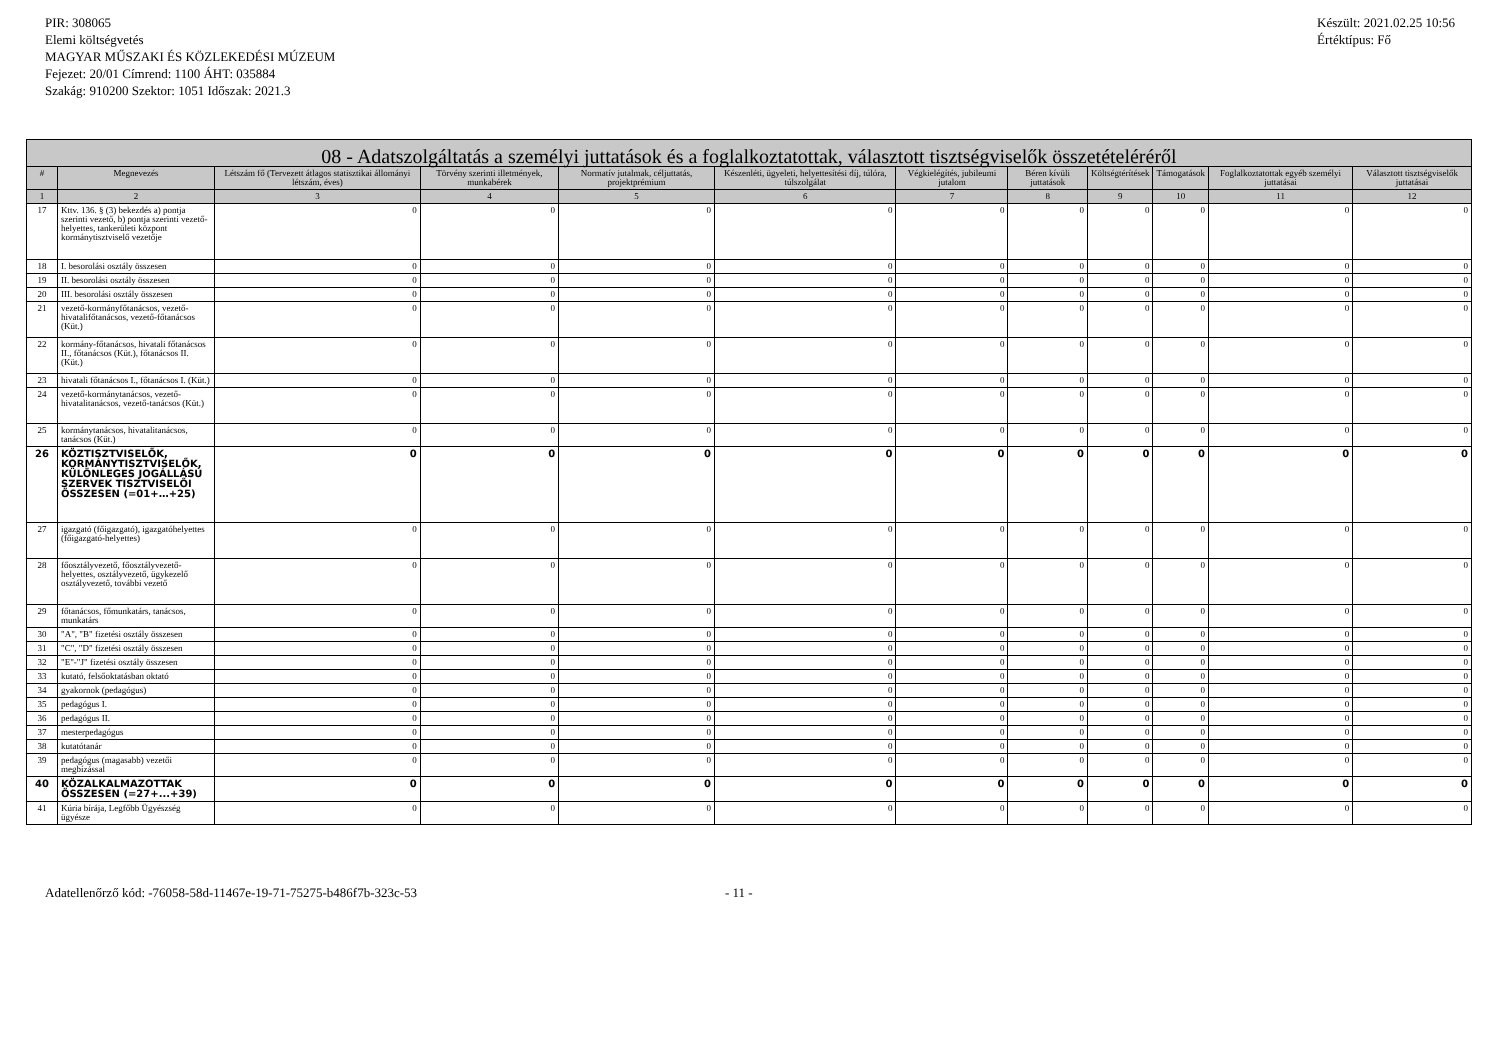PIR: 308065
Elemi költségvetés
MAGYAR MŰSZAKI ÉS KÖZLEKEDÉSI MÚZEUM
Fejezet: 20/01 Címrend: 1100 ÁHT: 035884
Szakág: 910200 Szektor: 1051 Időszak: 2021.3
Készült: 2021.02.25 10:56
Értéktípus: Fő
| 08 - Adatszolgáltatás a személyi juttatások és a foglalkoztatottak, választott tisztségviselők összetételéréről | | | | | | | | | | | |
| --- | --- | --- | --- | --- | --- | --- | --- | --- | --- | --- | --- |
| # | Megnevezés | Létszám fő (Tervezett átlagos statisztikai állományi létszám, éves) | Törvény szerinti illetmények, munkabérek | Normatív jutalmak, céljuttatás, projektprémium | Készenléti, ügyeleti, helyettesítési díj, túlóra, túlszolgálat | Végkielégítés, jubileumi jutalom | Béren kívüli juttatások | Költségtérítések | Támogatások | Foglalkoztatottak egyéb személyi juttatásai | Választott tisztségviselők juttatásai |
| 1 | 2 | 3 | 4 | 5 | 6 | 7 | 8 | 9 | 10 | 11 | 12 |
| 17 | Kttv. 136. § (3) bekezdés a) pontja szerinti vezető, b) pontja szerinti vezető-helyettes, tankerületi központ kormánytisztviselő vezetője | 0 | 0 | 0 | 0 | 0 | 0 | 0 | 0 | 0 | 0 |
| 18 | I. besorolási osztály összesen | 0 | 0 | 0 | 0 | 0 | 0 | 0 | 0 | 0 | 0 |
| 19 | II. besorolási osztály összesen | 0 | 0 | 0 | 0 | 0 | 0 | 0 | 0 | 0 | 0 |
| 20 | III. besorolási osztály összesen | 0 | 0 | 0 | 0 | 0 | 0 | 0 | 0 | 0 | 0 |
| 21 | vezető-kormányfőtanácsos, vezető-hivatalifőtanácsos, vezető-főtanácsos (Küt.) | 0 | 0 | 0 | 0 | 0 | 0 | 0 | 0 | 0 | 0 |
| 22 | kormány-főtanácsos, hivatali főtanácsos II., főtanácsos (Küt.), főtanácsos II. (Küt.) | 0 | 0 | 0 | 0 | 0 | 0 | 0 | 0 | 0 | 0 |
| 23 | hivatali főtanácsos I., főtanácsos I. (Küt.) | 0 | 0 | 0 | 0 | 0 | 0 | 0 | 0 | 0 | 0 |
| 24 | vezető-kormánytanácsos, vezető-hivatalitanácsos, vezető-tanácsos (Küt.) | 0 | 0 | 0 | 0 | 0 | 0 | 0 | 0 | 0 | 0 |
| 25 | kormánytanácsos, hivatalitanácsos, tanácsos (Küt.) | 0 | 0 | 0 | 0 | 0 | 0 | 0 | 0 | 0 | 0 |
| 26 | KÖZTISZTVISELŐK, KORMÁNYTISZTVISELŐK, KÜLÖNLEGES JOGÁLLÁSÚ SZERVEK TISZTVISELŐI ÖSSZESEN (=01+…+25) | 0 | 0 | 0 | 0 | 0 | 0 | 0 | 0 | 0 | 0 |
| 27 | igazgató (főigazgató), igazgatóhelyettes (főigazgató-helyettes) | 0 | 0 | 0 | 0 | 0 | 0 | 0 | 0 | 0 | 0 |
| 28 | főosztályvezető, főosztályvezető-helyettes, osztályvezető, ügykezelő osztályvezető, további vezető | 0 | 0 | 0 | 0 | 0 | 0 | 0 | 0 | 0 | 0 |
| 29 | főtanácsos, főmunkatárs, tanácsos, munkatárs | 0 | 0 | 0 | 0 | 0 | 0 | 0 | 0 | 0 | 0 |
| 30 | "A", "B" fizetési osztály összesen | 0 | 0 | 0 | 0 | 0 | 0 | 0 | 0 | 0 | 0 |
| 31 | "C", "D" fizetési osztály összesen | 0 | 0 | 0 | 0 | 0 | 0 | 0 | 0 | 0 | 0 |
| 32 | "E"-"J" fizetési osztály összesen | 0 | 0 | 0 | 0 | 0 | 0 | 0 | 0 | 0 | 0 |
| 33 | kutató, felsőoktatásban oktató | 0 | 0 | 0 | 0 | 0 | 0 | 0 | 0 | 0 | 0 |
| 34 | gyakornok (pedagógus) | 0 | 0 | 0 | 0 | 0 | 0 | 0 | 0 | 0 | 0 |
| 35 | pedagógus I. | 0 | 0 | 0 | 0 | 0 | 0 | 0 | 0 | 0 | 0 |
| 36 | pedagógus II. | 0 | 0 | 0 | 0 | 0 | 0 | 0 | 0 | 0 | 0 |
| 37 | mesterpedagógus | 0 | 0 | 0 | 0 | 0 | 0 | 0 | 0 | 0 | 0 |
| 38 | kutatótanár | 0 | 0 | 0 | 0 | 0 | 0 | 0 | 0 | 0 | 0 |
| 39 | pedagógus (magasabb) vezetői megbízással | 0 | 0 | 0 | 0 | 0 | 0 | 0 | 0 | 0 | 0 |
| 40 | KÖZALKALMAZOTTAK ÖSSZESEN (=27+...+39) | 0 | 0 | 0 | 0 | 0 | 0 | 0 | 0 | 0 | 0 |
| 41 | Kúria bírája, Legfőbb Ügyészség ügyésze | 0 | 0 | 0 | 0 | 0 | 0 | 0 | 0 | 0 | 0 |
Adatellenőrző kód: -76058-58d-11467e-19-71-75275-b486f7b-323c-53 - 11 -